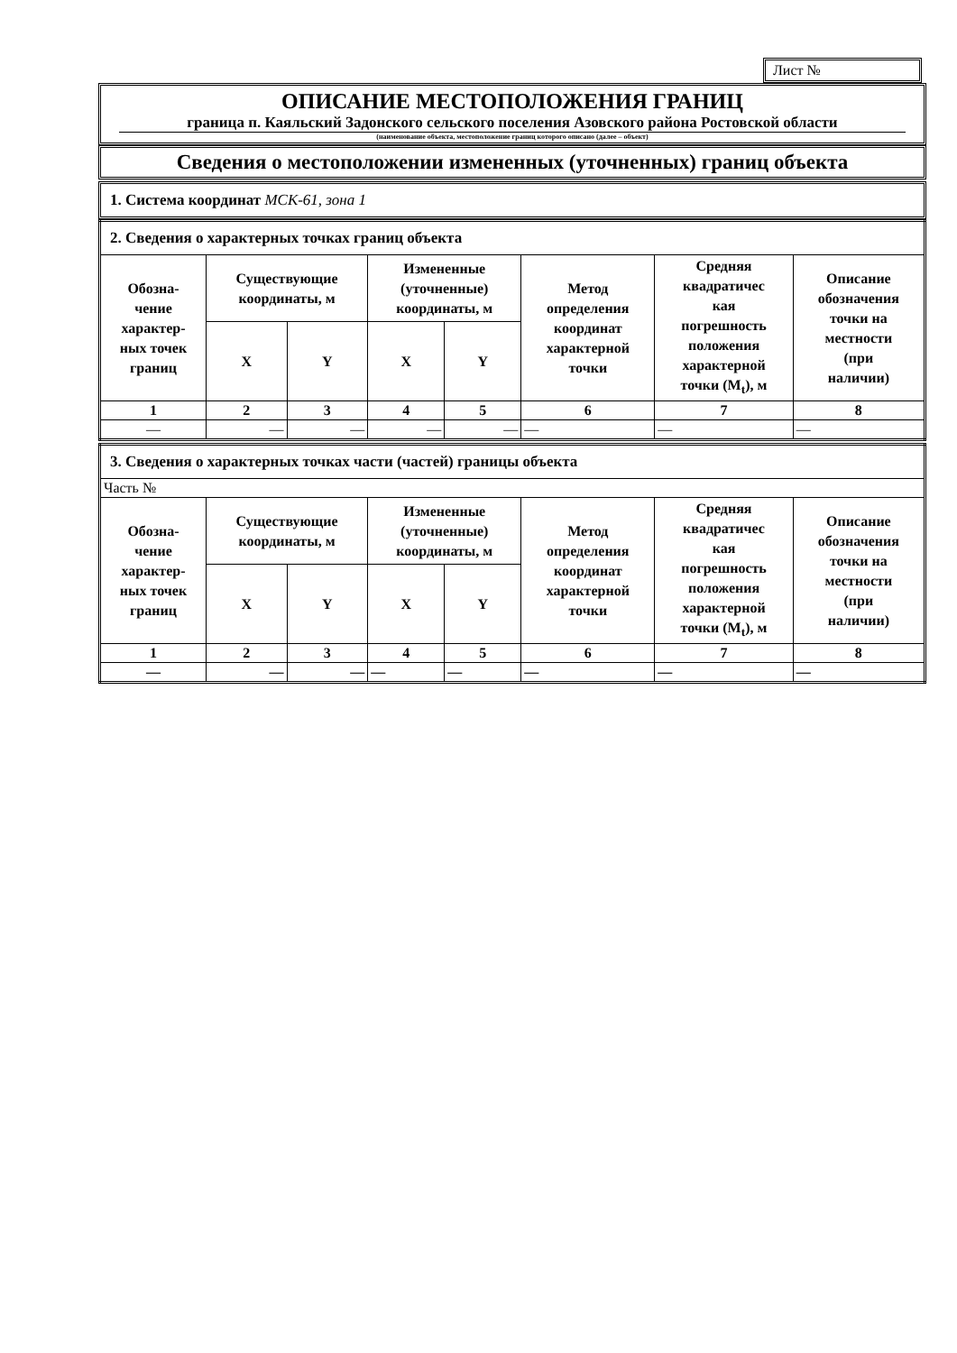Лист №
ОПИСАНИЕ МЕСТОПОЛОЖЕНИЯ ГРАНИЦ
граница п. Каяльский Задонского сельского поселения Азовского района Ростовской области
(наименование объекта, местоположение границ которого описано (далее – объект)
Сведения о местоположении измененных (уточненных) границ объекта
1. Система координат МСК-61, зона 1
| 2. Сведения о характерных точках границ объекта | | | | | | | |
| Обозна- чение характер- ных точек границ | Существующие координаты, м | | Измененные (уточненные) координаты, м | | Метод определения координат характерной точки | Средняя квадратичес кая погрешность положения характерной точки (M<sub>t</sub>), м | Описание обозначения точки на местности (при наличии) |
| | X | Y | X | Y | | | |
| 1 | 2 | 3 | 4 | 5 | 6 | 7 | 8 |
| — | — | — | — | — | — | — | — |
| 3. Сведения о характерных точках части (частей) границы объекта | | | | | | | |
| Часть № | | | | | | | |
| Обозна- чение характер- ных точек границ | Существующие координаты, м | | Измененные (уточненные) координаты, м | | Метод определения координат характерной точки | Средняя квадратичес кая погрешность положения характерной точки (M<sub>t</sub>), м | Описание обозначения точки на местности (при наличии) |
| | X | Y | X | Y | | | |
| 1 | 2 | 3 | 4 | 5 | 6 | 7 | 8 |
| — | — | — | — | — | — | — | — |